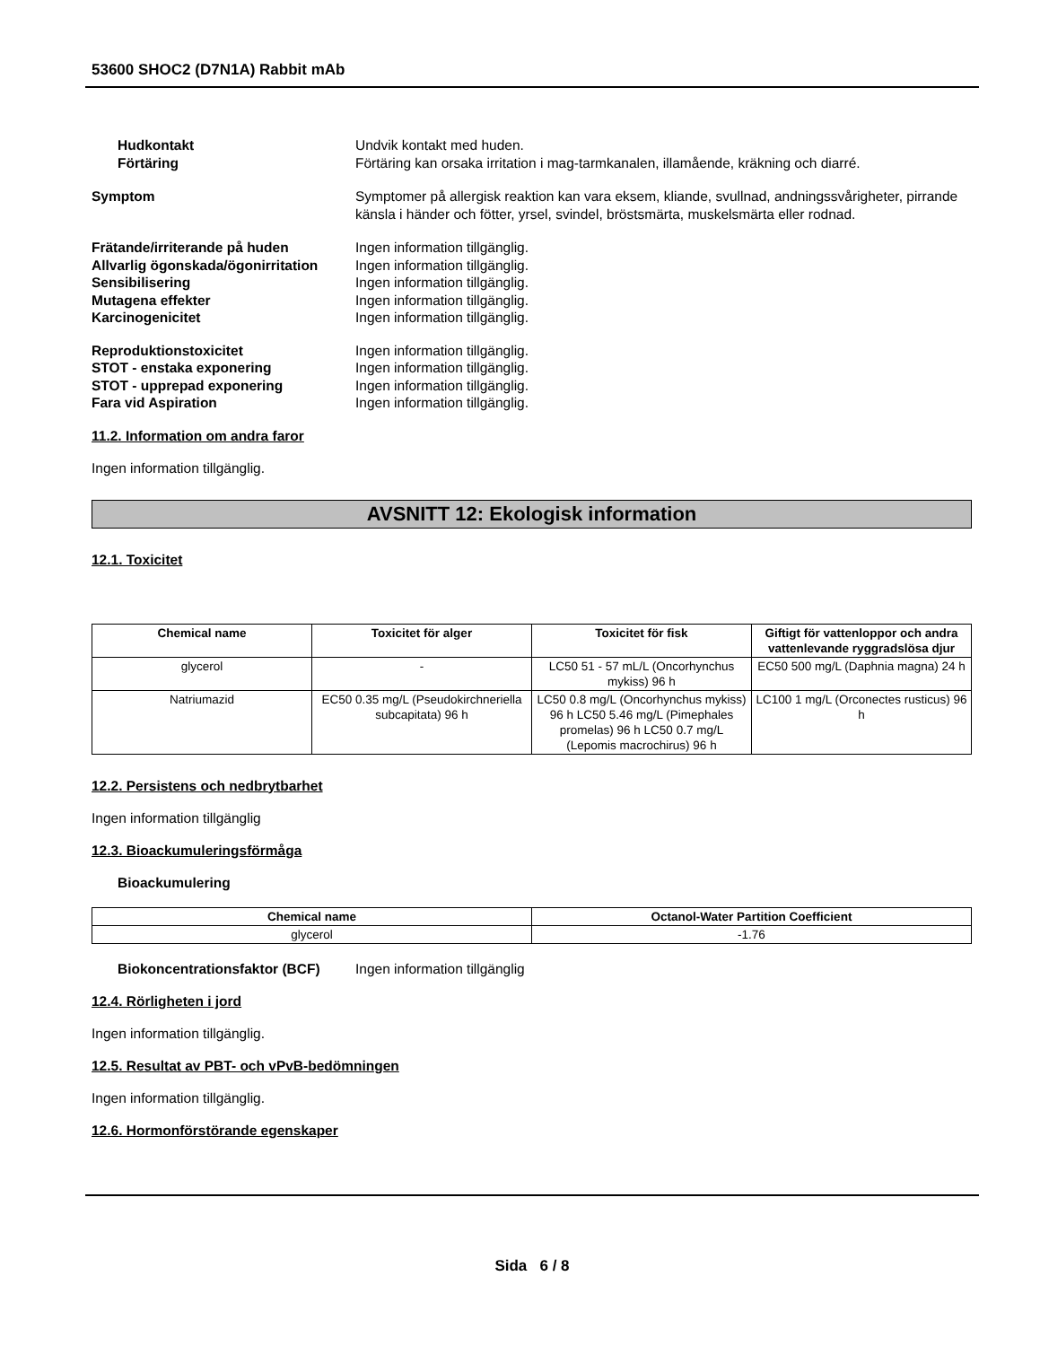53600 SHOC2 (D7N1A) Rabbit mAb
Hudkontakt Undvik kontakt med huden.
Förtäring Förtäring kan orsaka irritation i mag-tarmkanalen, illamående, kräkning och diarré.
Symptom Symptomer på allergisk reaktion kan vara eksem, kliande, svullnad, andningssvårigheter, pirrande känsla i händer och fötter, yrsel, svindel, bröstsmärta, muskelsmärta eller rodnad.
Frätande/irriterande på huden Ingen information tillgänglig.
Allvarlig ögonskada/ögonirritation
Ingen information tillgänglig.
Sensibilisering Ingen information tillgänglig.
Mutagena effekter Ingen information tillgänglig.
Karcinogenicitet Ingen information tillgänglig.
Reproduktionstoxicitet Ingen information tillgänglig.
STOT - enstaka exponering Ingen information tillgänglig.
STOT - upprepad exponering Ingen information tillgänglig.
Fara vid Aspiration Ingen information tillgänglig.
11.2. Information om andra faror
Ingen information tillgänglig.
AVSNITT 12: Ekologisk information
12.1. Toxicitet
| Chemical name | Toxicitet för alger | Toxicitet för fisk | Giftigt för vattenloppor och andra vattenlevande ryggradslösa djur |
| --- | --- | --- | --- |
| glycerol | - | LC50 51 - 57 mL/L (Oncorhynchus mykiss) 96 h | EC50 500 mg/L (Daphnia magna) 24 h |
| Natriumazid | EC50 0.35 mg/L (Pseudokirchneriella subcapitata) 96 h | LC50 0.8 mg/L (Oncorhynchus mykiss) 96 h LC50 5.46 mg/L (Pimephales promelas) 96 h LC50 0.7 mg/L (Lepomis macrochirus) 96 h | LC100 1 mg/L (Orconectes rusticus) 96 h |
12.2. Persistens och nedbrytbarhet
Ingen information tillgänglig
12.3. Bioackumuleringsförmåga
Bioackumulering
| Chemical name | Octanol-Water Partition Coefficient |
| --- | --- |
| glycerol | -1.76 |
Biokoncentrationsfaktor (BCF) Ingen information tillgänglig
12.4. Rörligheten i jord
Ingen information tillgänglig.
12.5. Resultat av PBT- och vPvB-bedömningen
Ingen information tillgänglig.
12.6. Hormonförstörande egenskaper
Sida 6 / 8